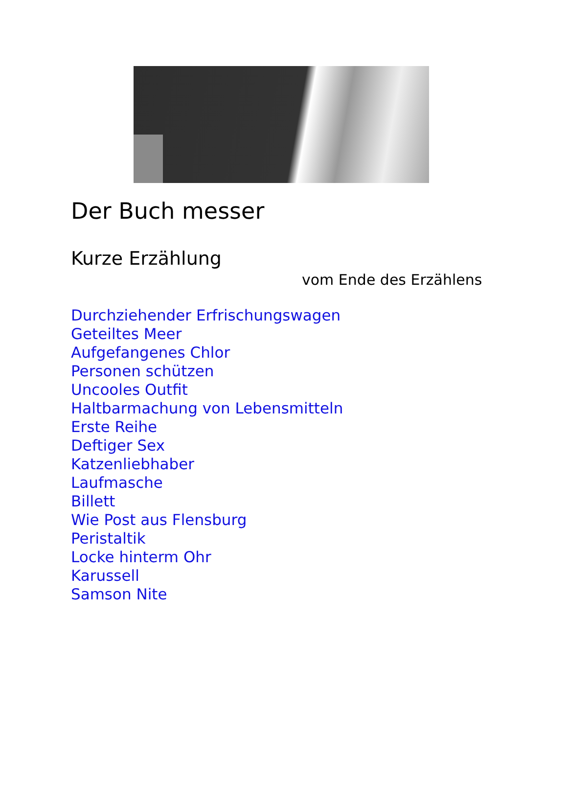Der Buch messer
Kurze Erzählung
vom Ende des Erzählens
Durchziehender Erfrischungswagen
Geteiltes Meer
Aufgefangenes Chlor
Personen schützen
Uncooles Outfit
Haltbarmachung von Lebensmitteln
Erste Reihe
Deftiger Sex
Katzenliebhaber
Laufmasche
Billett
Wie Post aus Flensburg
Peristaltik
Locke hinterm Ohr
Karussell
Samson Nite